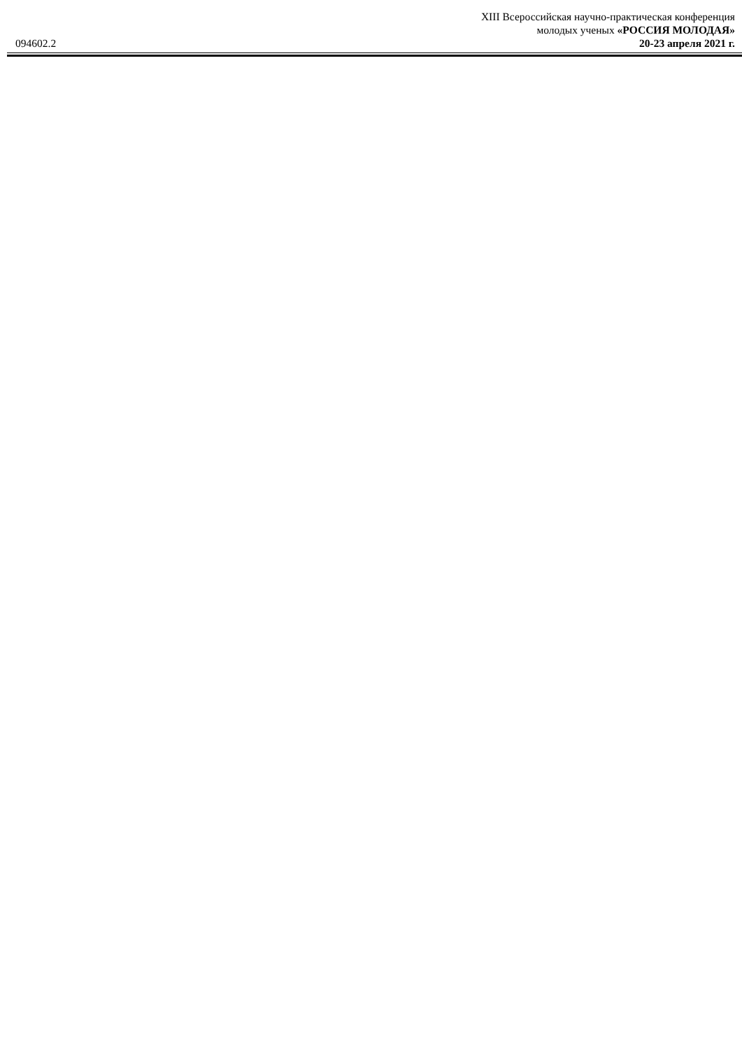XIII Всероссийская научно-практическая конференция
094602.2 молодых ученых «РОССИЯ МОЛОДАЯ»
20-23 апреля 2021 г.